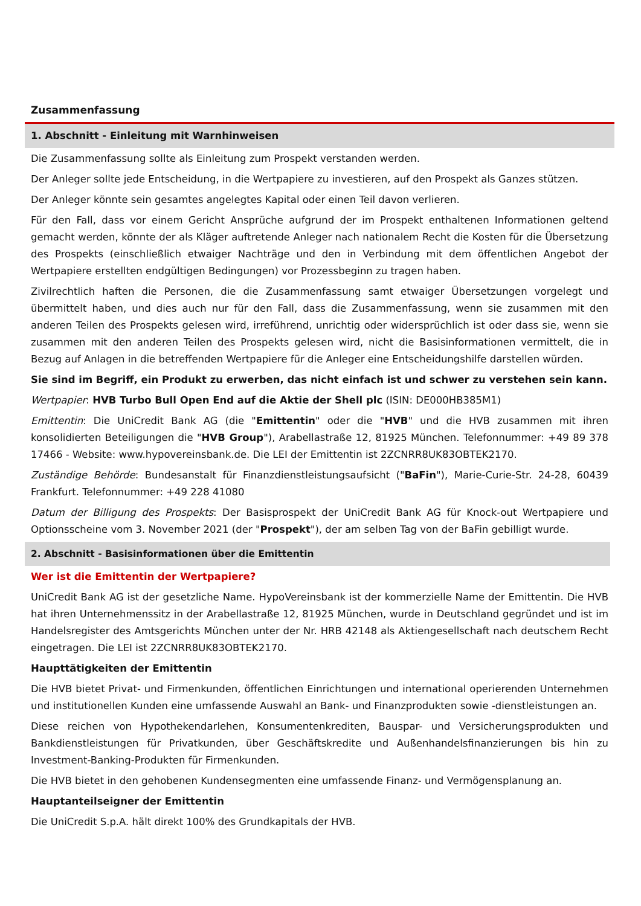Zusammenfassung
1. Abschnitt - Einleitung mit Warnhinweisen
Die Zusammenfassung sollte als Einleitung zum Prospekt verstanden werden.
Der Anleger sollte jede Entscheidung, in die Wertpapiere zu investieren, auf den Prospekt als Ganzes stützen.
Der Anleger könnte sein gesamtes angelegtes Kapital oder einen Teil davon verlieren.
Für den Fall, dass vor einem Gericht Ansprüche aufgrund der im Prospekt enthaltenen Informationen geltend gemacht werden, könnte der als Kläger auftretende Anleger nach nationalem Recht die Kosten für die Übersetzung des Prospekts (einschließlich etwaiger Nachträge und den in Verbindung mit dem öffentlichen Angebot der Wertpapiere erstellten endgültigen Bedingungen) vor Prozessbeginn zu tragen haben.
Zivilrechtlich haften die Personen, die die Zusammenfassung samt etwaiger Übersetzungen vorgelegt und übermittelt haben, und dies auch nur für den Fall, dass die Zusammenfassung, wenn sie zusammen mit den anderen Teilen des Prospekts gelesen wird, irreführend, unrichtig oder widersprüchlich ist oder dass sie, wenn sie zusammen mit den anderen Teilen des Prospekts gelesen wird, nicht die Basisinformationen vermittelt, die in Bezug auf Anlagen in die betreffenden Wertpapiere für die Anleger eine Entscheidungshilfe darstellen würden.
Sie sind im Begriff, ein Produkt zu erwerben, das nicht einfach ist und schwer zu verstehen sein kann.
Wertpapier: HVB Turbo Bull Open End auf die Aktie der Shell plc (ISIN: DE000HB385M1)
Emittentin: Die UniCredit Bank AG (die "Emittentin" oder die "HVB" und die HVB zusammen mit ihren konsolidierten Beteiligungen die "HVB Group"), Arabellastraße 12, 81925 München. Telefonnummer: +49 89 378 17466 - Website: www.hypovereinsbank.de. Die LEI der Emittentin ist 2ZCNRR8UK83OBTEK2170.
Zuständige Behörde: Bundesanstalt für Finanzdienstleistungsaufsicht ("BaFin"), Marie-Curie-Str. 24-28, 60439 Frankfurt. Telefonnummer: +49 228 41080
Datum der Billigung des Prospekts: Der Basisprospekt der UniCredit Bank AG für Knock-out Wertpapiere und Optionsscheine vom 3. November 2021 (der "Prospekt"), der am selben Tag von der BaFin gebilligt wurde.
2. Abschnitt - Basisinformationen über die Emittentin
Wer ist die Emittentin der Wertpapiere?
UniCredit Bank AG ist der gesetzliche Name. HypoVereinsbank ist der kommerzielle Name der Emittentin. Die HVB hat ihren Unternehmenssitz in der Arabellastraße 12, 81925 München, wurde in Deutschland gegründet und ist im Handelsregister des Amtsgerichts München unter der Nr. HRB 42148 als Aktiengesellschaft nach deutschem Recht eingetragen. Die LEI ist 2ZCNRR8UK83OBTEK2170.
Haupttätigkeiten der Emittentin
Die HVB bietet Privat- und Firmenkunden, öffentlichen Einrichtungen und international operierenden Unternehmen und institutionellen Kunden eine umfassende Auswahl an Bank- und Finanzprodukten sowie -dienstleistungen an.
Diese reichen von Hypothekendarlehen, Konsumentenkrediten, Bauspar- und Versicherungsprodukten und Bankdienstleistungen für Privatkunden, über Geschäftskredite und Außenhandelsfinanzierungen bis hin zu Investment-Banking-Produkten für Firmenkunden.
Die HVB bietet in den gehobenen Kundensegmenten eine umfassende Finanz- und Vermögensplanung an.
Hauptanteilseigner der Emittentin
Die UniCredit S.p.A. hält direkt 100% des Grundkapitals der HVB.